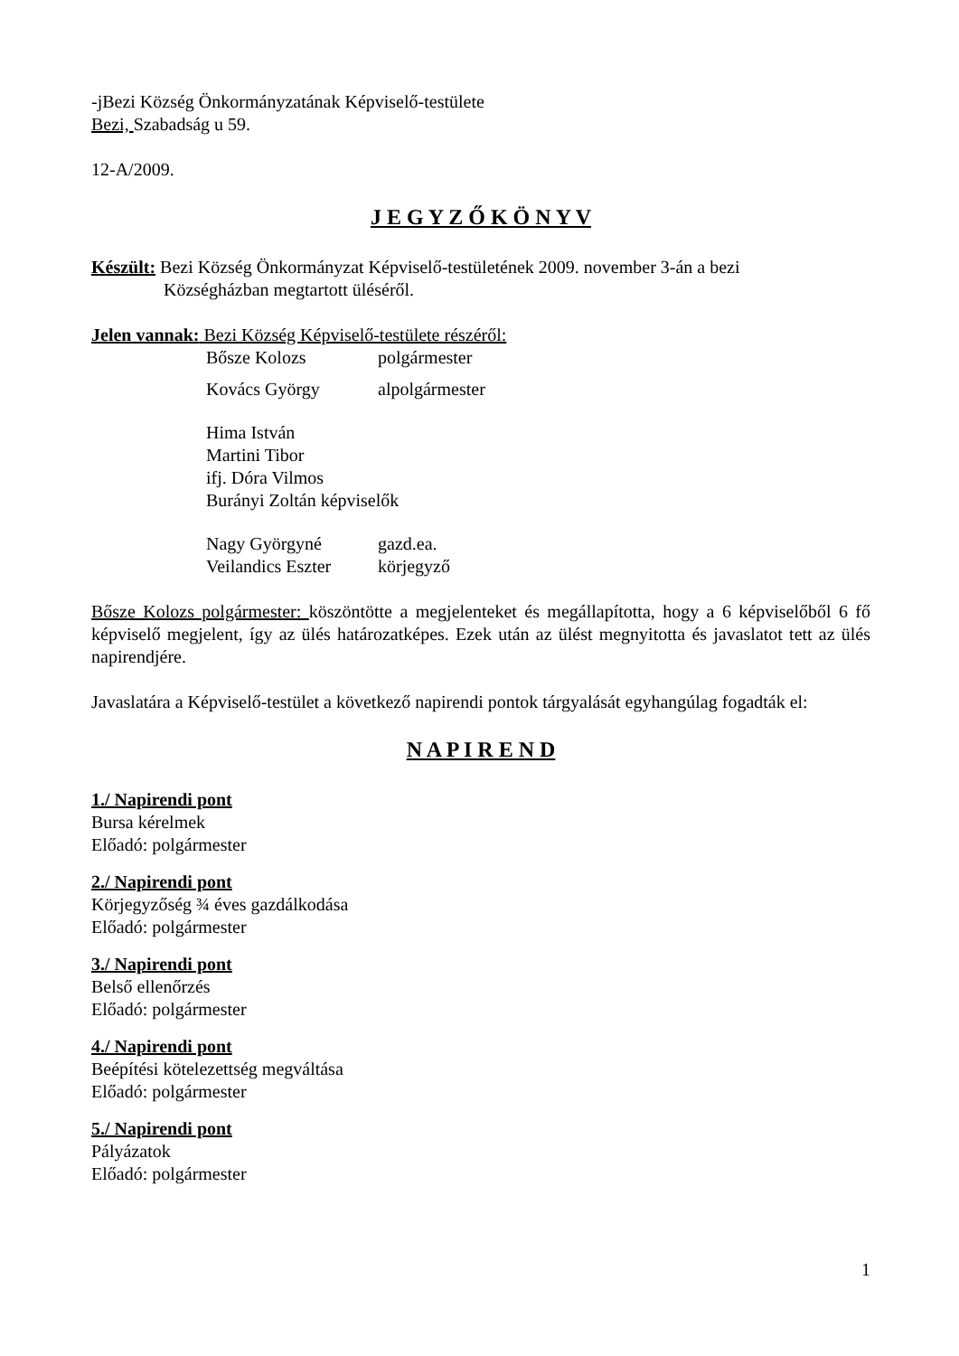-jBezi Község Önkormányzatának Képviselő-testülete
Bezi, Szabadság u 59.
12-A/2009.
J E G Y Z Ő K Ö N Y V
Készült: Bezi Község Önkormányzat Képviselő-testületének 2009. november 3-án a bezi
Községházban megtartott üléséről.
Jelen vannak: Bezi Község Képviselő-testülete részéről:
Bősze Kolozs polgármester
Kovács György alpolgármester
Hima István
Martini Tibor
ifj. Dóra Vilmos
Burányi Zoltán képviselők
Nagy Györgyné gazd.ea.
Veilandics Eszter körjegyző
Bősze Kolozs polgármester: köszöntötte a megjelenteket és megállapította, hogy a 6 képviselőből 6 fő képviselő megjelent, így az ülés határozatképes. Ezek után az ülést megnyitotta és javaslatot tett az ülés napirendjére.
Javaslatára a Képviselő-testület a következő napirendi pontok tárgyalását egyhangúlag fogadták el:
N A P I R E N D
1./ Napirendi pont
Bursa kérelmek
Előadó: polgármester
2./ Napirendi pont
Körjegyzőség ¾ éves gazdálkodása
Előadó: polgármester
3./ Napirendi pont
Belső ellenőrzés
Előadó: polgármester
4./ Napirendi pont
Beépítési kötelezettség megváltása
Előadó: polgármester
5./ Napirendi pont
Pályázatok
Előadó: polgármester
1